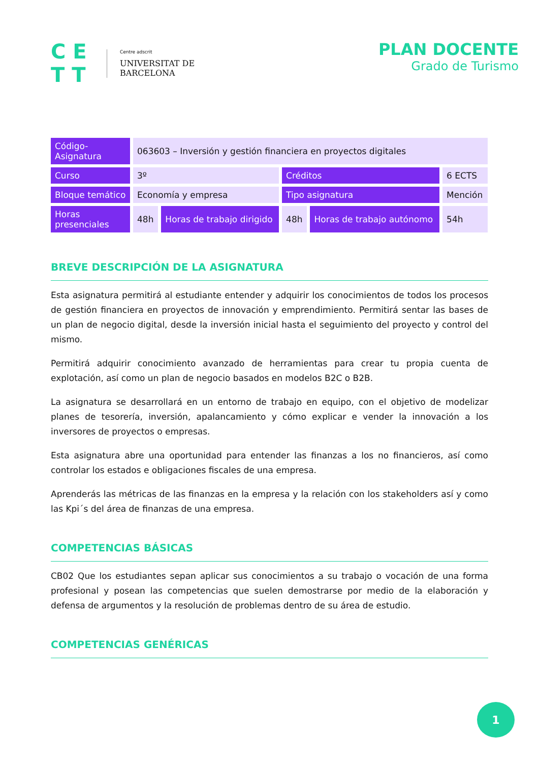C E
T T
Centre adscrit
UNIVERSITAT DE
BARCELONA
PLAN DOCENTE
Grado de Turismo
| Código-Asignatura | 063603 – Inversión y gestión financiera en proyectos digitales | | | | |
| Curso | 3º | | Créditos | | 6 ECTS |
| Bloque temático | Economía y empresa | | Tipo asignatura | | Mención |
| Horas presenciales | 48h | Horas de trabajo dirigido | 48h | Horas de trabajo autónomo | 54h |
BREVE DESCRIPCIÓN DE LA ASIGNATURA
Esta asignatura permitirá al estudiante entender y adquirir los conocimientos de todos los procesos de gestión financiera en proyectos de innovación y emprendimiento. Permitirá sentar las bases de un plan de negocio digital, desde la inversión inicial hasta el seguimiento del proyecto y control del mismo.
Permitirá adquirir conocimiento avanzado de herramientas para crear tu propia cuenta de explotación, así como un plan de negocio basados en modelos B2C o B2B.
La asignatura se desarrollará en un entorno de trabajo en equipo, con el objetivo de modelizar planes de tesorería, inversión, apalancamiento y cómo explicar e vender la innovación a los inversores de proyectos o empresas.
Esta asignatura abre una oportunidad para entender las finanzas a los no financieros, así como controlar los estados e obligaciones fiscales de una empresa.
Aprenderás las métricas de las finanzas en la empresa y la relación con los stakeholders así y como las Kpi´s del área de finanzas de una empresa.
COMPETENCIAS BÁSICAS
CB02 Que los estudiantes sepan aplicar sus conocimientos a su trabajo o vocación de una forma profesional y posean las competencias que suelen demostrarse por medio de la elaboración y defensa de argumentos y la resolución de problemas dentro de su área de estudio.
COMPETENCIAS GENÉRICAS
1